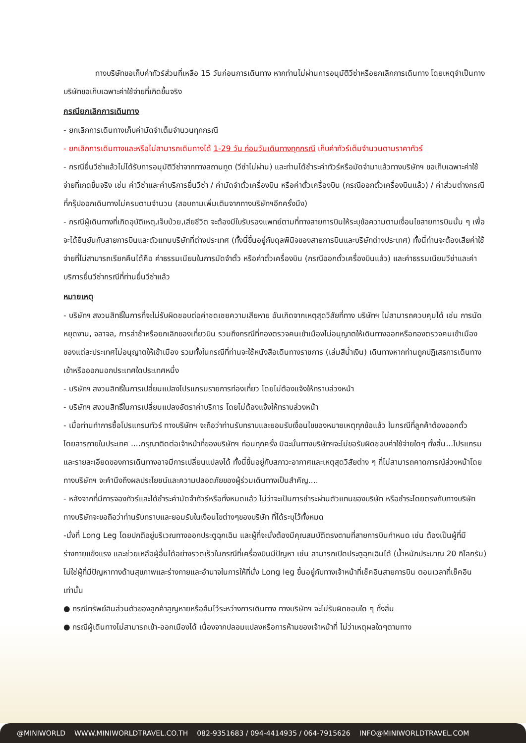ทางบริษัทขอเก็บค่าทัวร์ส่วนที่เหลือ 15 วันก่อนการเดินทาง หากท่านไม่ผ่านการอนุมัติวีซ่าหรือยกเลิกการเดินทาง โดยเหตุจำเป็นทางบริษัทขอเก็บเฉพาะค่าใช้จ่ายที่เกิดขึ้นจริง
กรณียกเลิกการเดินทาง
- ยกเลิกการเดินทางเก็บค่ามัดจำเต็มจำนวนทุกกรณี
- ยกเลิกการเดินทางและหรือไม่สามารถเดินทางได้ 1-29 วัน ก่อนวันเดินทางทุกกรณี เก็บค่าทัวร์เต็มจำนวนตามราคาทัวร์
- กรณียื่นวีซ่าแล้วไม่ได้รับการอนุมัติวีซ่าจากทางสถานทูต (วีซ่าไม่ผ่าน) และท่านได้ชำระค่าทัวร์หรือมัดจำมาแล้วทางบริษัทฯ ขอเก็บเฉพาะค่าใช้จ่ายที่เกดขึ้นจริง เช่น ค่าวีซ่าและค่าบริการยื่นวีซ่า / ค่ามัดจำตั๋วเครื่องบิน หรือค่าตั๋วเครื่องบิน (กรณีออกตั๋วเครื่องบินแล้ว) / ค่าส่วนต่างกรณีที่กรุ๊ปออกเดินทางไม่ครบตามจำนวน (สอบถามเพิ่มเติมจากทางบริษัทฯอีกครั้งนึง)
- กรณีผู้เดินทางที่เกิดอุบัติเหตุ,เจ็บป่วย,เสียชีวิต จะต้องมีใบรับรองแพทย์ตามที่ทางสายการบินให้ระบุข้อความตามเงื่อนไขสายการบินนั้น ๆ เพื่อจะได้ยืนยันกับสายการบินและตัวแทนบริษัทที่ต่างประเทศ (ทั้งนี้ขึ้นอยู่กับดุลพินิจของสายการบินและบริษัทต่างประเทศ) ทั้งนี้ท่านจะต้องเสียค่าใช้จ่ายที่ไม่สามารถเรียกคืนได้คือ ค่าธรรมเนียมในการมัดจำตั๋ว หรือค่าตั๋วเครื่องบิน (กรณีออกตั๋วเครื่องบินแล้ว) และค่าธรรมเนียมวีซ่าและค่าบริการยื่นวีซ่ากรณีที่ท่านยื่นวีซ่าแล้ว
หมายเหตุ
- บริษัทฯ สงวนสิทธิ์ในการที่จะไม่รับผิดชอบต่อค่าชดเชยความเสียหาย อันเกิดจากเหตุสุดวิสัยที่ทาง บริษัทฯ ไม่สามารถควบคุมได้ เช่น การนัดหยุดงาน, จลาจล, การล่าช้าหรือยกเลิกของเที่ยวบิน รวมถึงกรณีที่กองตรวจคนเข้าเมืองไม่อนุญาตให้เดินทางออกหรือกองตรวจคนเข้าเมืองของแต่ละประเทศไม่อนุญาตให้เข้าเมือง รวมทั้งในกรณีที่ท่านจะใช้หนังสือเดินทางราชการ (เล่มสีน้ำเงิน) เดินทางหากท่านถูกปฏิเสธการเดินทางเข้าหรือออกนอกประเทศใดประเทศหนึ่ง
- บริษัทฯ สงวนสิทธิ์ในการเปลี่ยนแปลงโปรแกรมรายการท่องเที่ยว โดยไม่ต้องแจ้งให้ทราบล่วงหน้า
- บริษัทฯ สงวนสิทธิ์ในการเปลี่ยนแปลงอัตราค่าบริการ โดยไม่ต้องแจ้งให้ทราบล่วงหน้า
- เมื่อท่านทำการซื้อโปรแกรมทัวร์ ทางบริษัทฯ จะถือว่าท่านรับทราบและยอมรับเงื่อนไขของหมายเหตุทุกข้อแล้ว ในกรณีที่ลูกค้าต้องออกตั๋วโดยสารภายในประเทศ ....กรุณาติดต่อเจ้าหน้าที่ของบริษัทฯ ก่อนทุกครั้ง มิฉะนั้นทางบริษัทฯจะไม่ขอรับผิดชอบค่าใช้จ่ายใดๆ ทั้งสิ้น...โปรแกรมและรายละเอียดของการเดินทางอาจมีการเปลี่ยนแปลงได้ ทั้งนี้ขึ้นอยู่กับสภาวะอากาศและเหตุสุดวิสัยต่าง ๆ ที่ไม่สามารถคาดการณ์ล่วงหน้าโดยทางบริษัทฯ จะคำนึงถึงผลประโยชน์และความปลอดภัยของผู้ร่วมเดินทางเป็นสำคัญ....
- หลังจากที่มีการจองทัวร์และได้ชำระค่ามัดจำทัวร์หรือทั้งหมดแล้ว ไม่ว่าจะเป็นการชำระผ่านตัวแทนของบริษัท หรือชำระโดยตรงกับทางบริษัท ทางบริษัทจะขอถือว่าท่านรับทราบและยอมรับในเงือนไขต่างๆของบริษัท ที่ได้ระบุไว้ทั้งหมด
-นั่งที่ Long Leg โดยปกติอยู่บริเวณทางออกประตูฉุกเฉิน และผู้ที่จะนั่งต้องมีคุณสมบัติตรงตามที่สายการบินกำหนด เช่น ต้องเป็นผู้ที่มีร่างกายแข็งแรง และช่วยเหลือผู้อื่นได้อย่างรวดเร็วในกรณีที่เครื่องบินมีปัญหา เช่น สามารถเปิดประตูฉุกเฉินได้ (น้ำหนักประมาณ 20 กิโลกรัม) ไม่ใช่ผู้ที่มีปัญหาทางด้านสุขภาพและร่างกายและอำนาจในการให้ที่นั่ง Long leg ขึ้นอยู่กับทางเจ้าหน้าที่เช็คอินสายการบิน ตอนเวลาที่เช็คอินเท่านั้น
● กรณีทรัพย์สินส่วนตัวของลูกค้าสูญหายหรือลืมไว้ระหว่างการเดินทาง ทางบริษัทฯ จะไม่รับผิดชอบใด ๆ ทั้งสิ้น
● กรณีผู้เดินทางไม่สามารถเข้า-ออกเมืองได้ เนื่องจากปลอมแปลงหรือการห้ามของเจ้าหน้าที่ ไม่ว่าเหตุผลใดๆตามทาง
@MINIWORLD WWW.MINIWORLDTRAVEL.CO.TH 082-9351683 / 094-4414935 / 064-7915626 INFO@MINIWORLDTRAVEL.COM